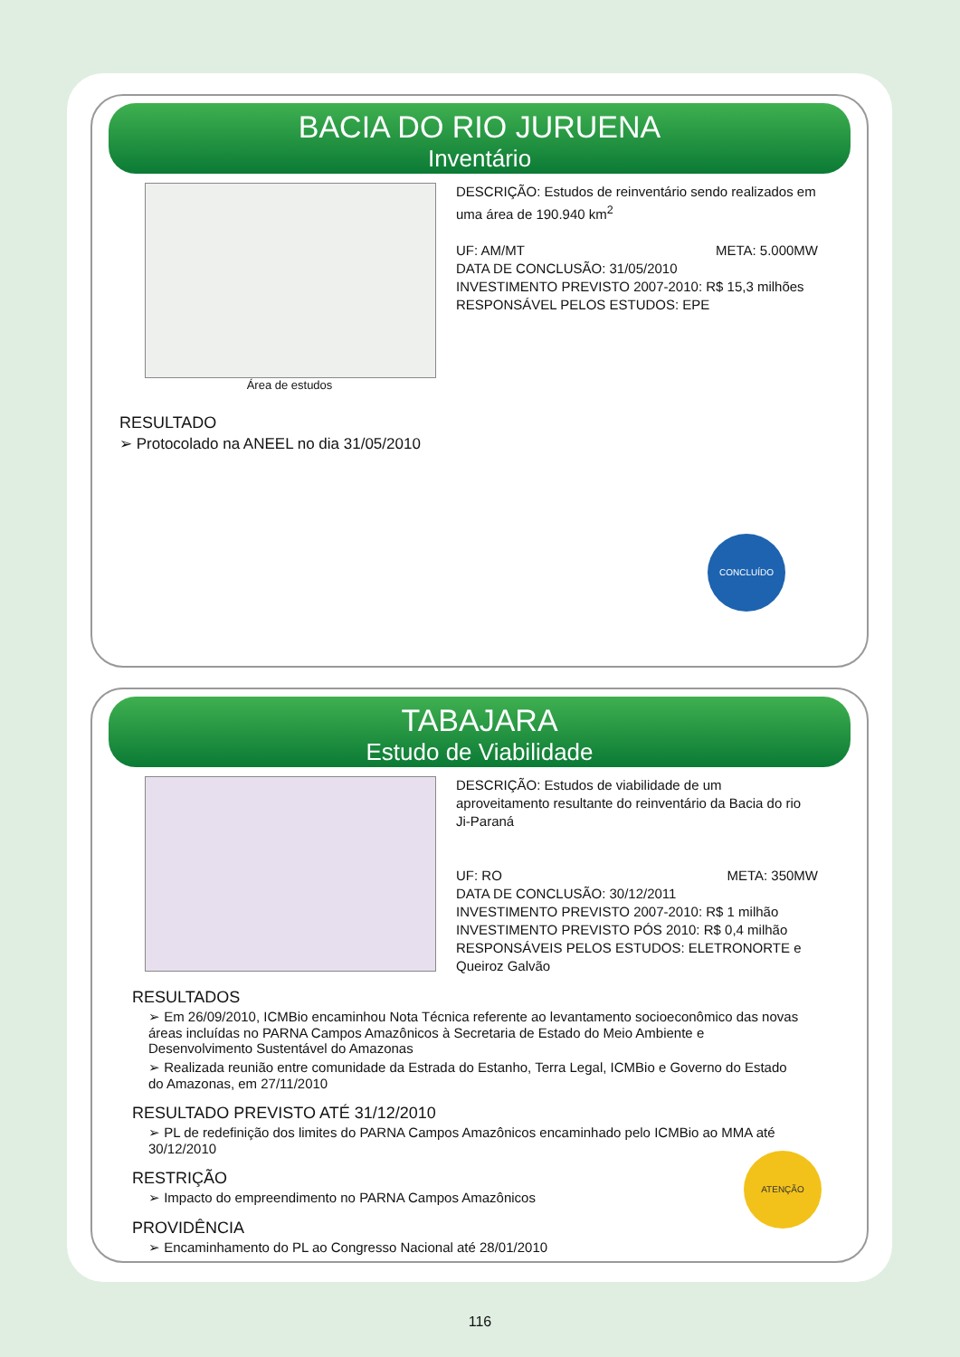BACIA DO RIO JURUENA
Inventário
Área de estudos
DESCRIÇÃO: Estudos de reinventário sendo realizados em uma área de 190.940 km<sup>2</sup>
UF: AM/MT META: 5.000MW
DATA DE CONCLUSÃO: 31/05/2010
INVESTIMENTO PREVISTO 2007-2010: R$ 15,3 milhões
RESPONSÁVEL PELOS ESTUDOS: EPE
RESULTADO
➢ Protocolado na ANEEL no dia 31/05/2010
CONCLUÍDO
TABAJARA
Estudo de Viabilidade
DESCRIÇÃO: Estudos de viabilidade de um aproveitamento resultante do reinventário da Bacia do rio Ji-Paraná
UF: RO META: 350MW
DATA DE CONCLUSÃO: 30/12/2011
INVESTIMENTO PREVISTO 2007-2010: R$ 1 milhão
INVESTIMENTO PREVISTO PÓS 2010: R$ 0,4 milhão
RESPONSÁVEIS PELOS ESTUDOS: ELETRONORTE e Queiroz Galvão
RESULTADOS
➢ Em 26/09/2010, ICMBio encaminhou Nota Técnica referente ao levantamento socioeconômico das novas áreas incluídas no PARNA Campos Amazônicos à Secretaria de Estado do Meio Ambiente e Desenvolvimento Sustentável do Amazonas
➢ Realizada reunião entre comunidade da Estrada do Estanho, Terra Legal, ICMBio e Governo do Estado do Amazonas, em 27/11/2010
RESULTADO PREVISTO ATÉ 31/12/2010
➢ PL de redefinição dos limites do PARNA Campos Amazônicos encaminhado pelo ICMBio ao MMA até 30/12/2010
RESTRIÇÃO
➢ Impacto do empreendimento no PARNA Campos Amazônicos
PROVIDÊNCIA
➢ Encaminhamento do PL ao Congresso Nacional até 28/01/2010
ATENÇÃO
116